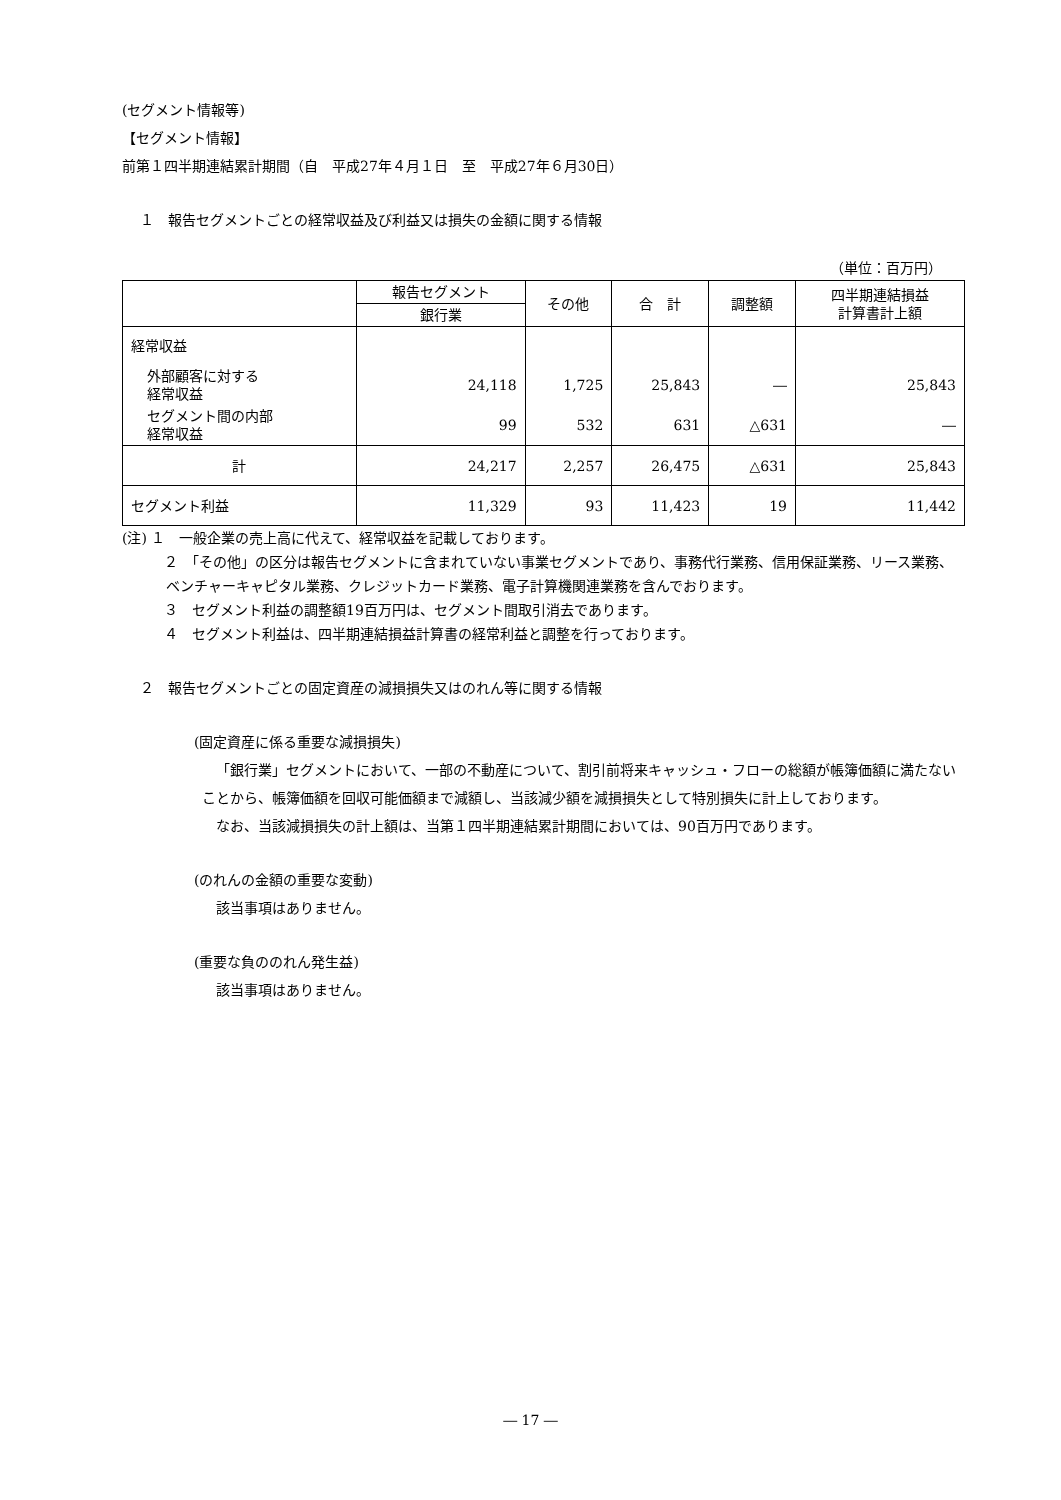(セグメント情報等)
【セグメント情報】
前第１四半期連結累計期間（自　平成27年４月１日　至　平成27年６月30日）
１　報告セグメントごとの経常収益及び利益又は損失の金額に関する情報
（単位：百万円）
| | 報告セグメント | その他 | 合 計 | 調整額 | 四半期連結損益 計算書計上額 |
| --- | --- | --- | --- | --- | --- |
| | 銀行業 | | | | |
| 経常収益 | | | | | |
| 外部顧客に対する 経常収益 | 24,118 | 1,725 | 25,843 | ― | 25,843 |
| セグメント間の内部 経常収益 | 99 | 532 | 631 | △631 | ― |
| 計 | 24,217 | 2,257 | 26,475 | △631 | 25,843 |
| セグメント利益 | 11,329 | 93 | 11,423 | 19 | 11,442 |
(注) １　一般企業の売上高に代えて、経常収益を記載しております。
２　「その他」の区分は報告セグメントに含まれていない事業セグメントであり、事務代行業務、信用保証業務、リース業務、ベンチャーキャピタル業務、クレジットカード業務、電子計算機関連業務を含んでおります。
３　セグメント利益の調整額19百万円は、セグメント間取引消去であります。
４　セグメント利益は、四半期連結損益計算書の経常利益と調整を行っております。
２　報告セグメントごとの固定資産の減損損失又はのれん等に関する情報
(固定資産に係る重要な減損損失)
「銀行業」セグメントにおいて、一部の不動産について、割引前将来キャッシュ・フローの総額が帳簿価額に満たないことから、帳簿価額を回収可能価額まで減額し、当該減少額を減損損失として特別損失に計上しております。
なお、当該減損損失の計上額は、当第１四半期連結累計期間においては、90百万円であります。
(のれんの金額の重要な変動)
該当事項はありません。
(重要な負ののれん発生益)
該当事項はありません。
― 17 ―